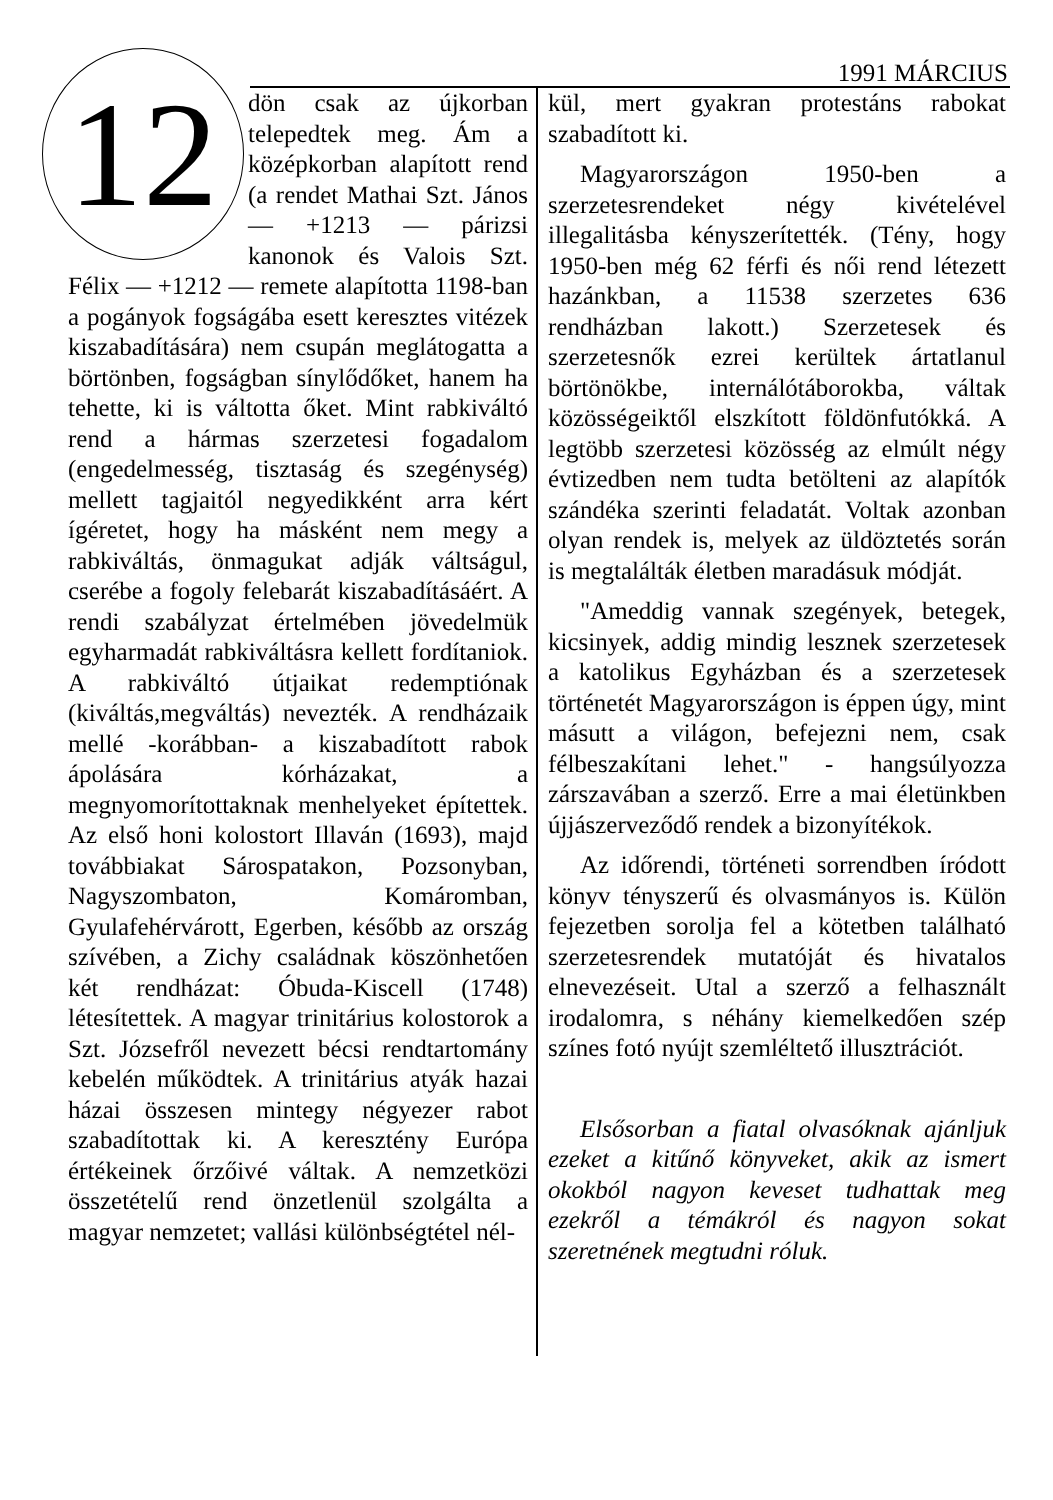1991 MÁRCIUS
12
dön csak az újkorban telepedtek meg. Ám a középkorban alapított rend (a rendet Mathai Szt. János — +1213 — párizsi kanonok és Valois Szt. Félix — +1212 — remete alapította 1198-ban a pogányok fogságába esett keresztes vitézek kiszabadítására) nem csupán meglátogatta a börtönben, fogságban sínylődőket, hanem ha tehette, ki is váltotta őket. Mint rabkiváltó rend a hármas szerzetesi fogadalom (engedelmesség, tisztaság és szegénység) mellett tagjaitól negyedikként arra kért ígéretet, hogy ha másként nem megy a rabkiváltás, önmagukat adják váltságul, cserébe a fogoly felebarát kiszabadításáért. A rendi szabályzat értelmében jövedelmük egyharmadát rabkiváltásra kellett fordítaniok. A rabkiváltó útjaikat redemptiónak (kiváltás,megváltás) nevezték. A rendházaik mellé -korábban- a kiszabadított rabok ápolására kórházakat, a megnyomorítottaknak menhelyeket építettek. Az első honi kolostort Illaván (1693), majd továbbiakat Sárospatakon, Pozsonyban, Nagyszombaton, Komáromban, Gyulafehérvárott, Egerben, később az ország szívében, a Zichy családnak köszönhetően két rendházat: Óbuda-Kiscell (1748) létesítettek. A magyar trinitárius kolostorok a Szt. Józsefről nevezett bécsi rendtartomány kebelén működtek. A trinitárius atyák hazai házai összesen mintegy négyezer rabot szabadítottak ki. A keresztény Európa értékeinek őrzőivé váltak. A nemzetközi összetételű rend önzetlenül szolgálta a magyar nemzetet; vallási különbségtétel nél-
kül, mert gyakran protestáns rabokat szabadított ki.
Magyarországon 1950-ben a szerzetesrendeket négy kivételével illegalitásba kényszerítették. (Tény, hogy 1950-ben még 62 férfi és női rend létezett hazánkban, a 11538 szerzetes 636 rendházban lakott.) Szerzetesek és szerzetesnők ezrei kerültek ártatlanul börtönökbe, internálótáborokba, váltak közösségeiktől elszkított földönfutókká. A legtöbb szerzetesi közösség az elmúlt négy évtizedben nem tudta betölteni az alapítók szándéka szerinti feladatát. Voltak azonban olyan rendek is, melyek az üldöztetés során is megtalálták életben maradásuk módját.
"Ameddig vannak szegények, betegek, kicsinyek, addig mindig lesznek szerzetesek a katolikus Egyházban és a szerzetesek történetét Magyarországon is éppen úgy, mint másutt a világon, befejezni nem, csak félbeszakítani lehet." - hangsúlyozza zárszavában a szerző. Erre a mai életünkben újjászerveződő rendek a bizonyítékok.
Az időrendi, történeti sorrendben íródott könyv tényszerű és olvasmányos is. Külön fejezetben sorolja fel a kötetben található szerzetesrendek mutatóját és hivatalos elnevezéseit. Utal a szerző a felhasznált irodalomra, s néhány kiemelkedően szép színes fotó nyújt szemléltető illusztrációt.
Elsősorban a fiatal olvasóknak ajánljuk ezeket a kitűnő könyveket, akik az ismert okokból nagyon keveset tudhattak meg ezekről a témákról és nagyon sokat szeretnének megtudni róluk.